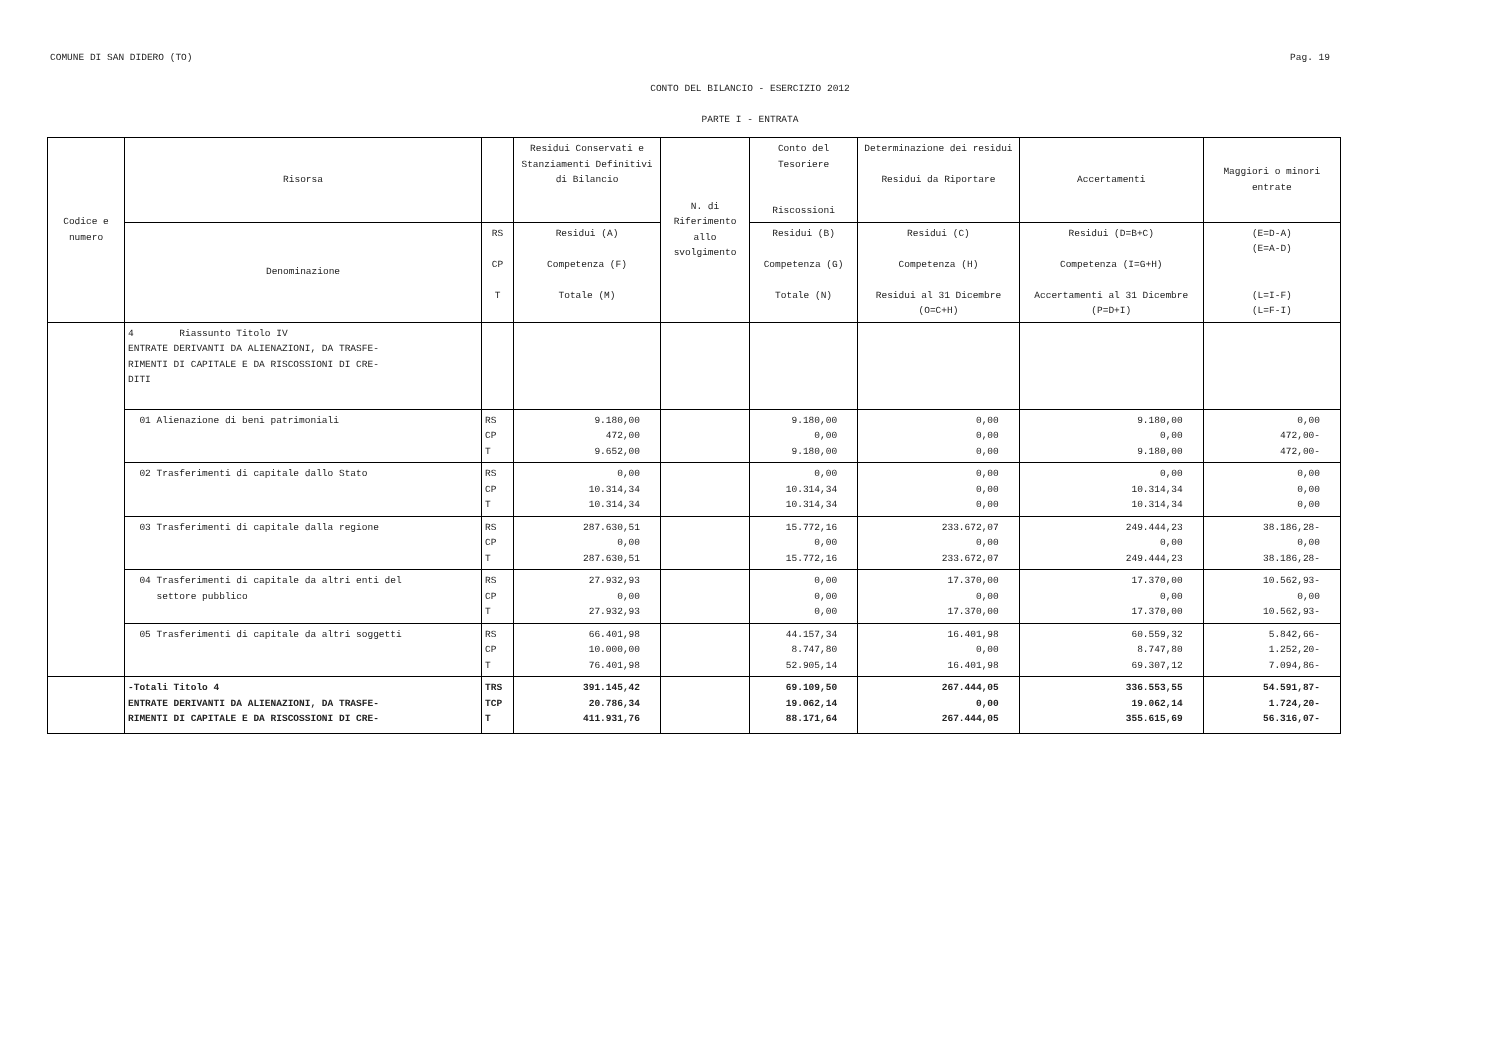COMUNE DI SAN DIDERO (TO) Pag. 19
CONTO DEL BILANCIO - ESERCIZIO 2012
PARTE I - ENTRATA
| Codice e numero | Risorsa | | Residui Conservati e Stanziamenti Definitivi di Bilancio | N. di Riferimento allo svolgimento | Conto del Tesoriere Riscossioni | Determinazione dei residui Residui da Riportare | Accertamenti | Maggiori o minori entrate |
| --- | --- | --- | --- | --- | --- | --- | --- | --- |
| | Denominazione | RS CP T | Residui (A) Competenza (F) Totale (M) | | Residui (B) Competenza (G) Totale (N) | Residui (C) Competenza (H) Residui al 31 Dicembre (O=C+H) | Residui (D=B+C) Competenza (I=G+H) Accertamenti al 31 Dicembre (P=D+I) | (E=D-A) (E=A-D) (L=I-F) (L=F-I) |
| | 4 Riassunto Titolo IV ENTRATE DERIVANTI DA ALIENAZIONI, DA TRASFE- RIMENTI DI CAPITALE E DA RISCOSSIONI DI CRE- DITI | | | | | | | |
| | 01 Alienazione di beni patrimoniali | RS CP T | 9.180,00 472,00 9.652,00 | | 9.180,00 0,00 9.180,00 | 0,00 0,00 0,00 | 9.180,00 0,00 9.180,00 | 0,00 472,00- 472,00- |
| | 02 Trasferimenti di capitale dallo Stato | RS CP T | 0,00 10.314,34 10.314,34 | | 0,00 10.314,34 10.314,34 | 0,00 0,00 0,00 | 0,00 10.314,34 10.314,34 | 0,00 0,00 0,00 |
| | 03 Trasferimenti di capitale dalla regione | RS CP T | 287.630,51 0,00 287.630,51 | | 15.772,16 0,00 15.772,16 | 233.672,07 0,00 233.672,07 | 249.444,23 0,00 249.444,23 | 38.186,28- 0,00 38.186,28- |
| | 04 Trasferimenti di capitale da altri enti del settore pubblico | RS CP T | 27.932,93 0,00 27.932,93 | | 0,00 0,00 0,00 | 17.370,00 0,00 17.370,00 | 17.370,00 0,00 17.370,00 | 10.562,93- 0,00 10.562,93- |
| | 05 Trasferimenti di capitale da altri soggetti | RS CP T | 66.401,98 10.000,00 76.401,98 | | 44.157,34 8.747,80 52.905,14 | 16.401,98 0,00 16.401,98 | 60.559,32 8.747,80 69.307,12 | 5.842,66- 1.252,20- 7.094,86- |
| | -Totali Titolo 4 ENTRATE DERIVANTI DA ALIENAZIONI, DA TRASFE- RIMENTI DI CAPITALE E DA RISCOSSIONI DI CRE- | TRS TCP T | 391.145,42 20.786,34 411.931,76 | | 69.109,50 19.062,14 88.171,64 | 267.444,05 0,00 267.444,05 | 336.553,55 19.062,14 355.615,69 | 54.591,87- 1.724,20- 56.316,07- |